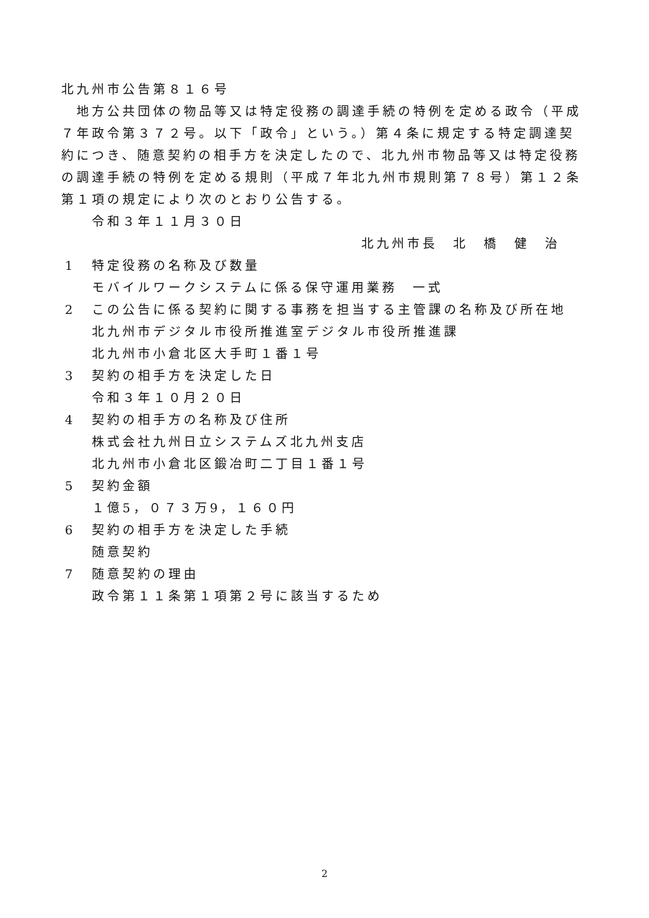北九州市公告第８１６号
　地方公共団体の物品等又は特定役務の調達手続の特例を定める政令（平成７年政令第３７２号。以下「政令」という。）第４条に規定する特定調達契約につき、随意契約の相手方を決定したので、北九州市物品等又は特定役務の調達手続の特例を定める規則（平成７年北九州市規則第７８号）第１２条第１項の規定により次のとおり公告する。
令和３年１１月３０日
北九州市長　北　橋　健　治
1 特定役務の名称及び数量
モバイルワークシステムに係る保守運用業務　一式
2 この公告に係る契約に関する事務を担当する主管課の名称及び所在地
北九州市デジタル市役所推進室デジタル市役所推進課
北九州市小倉北区大手町１番１号
3 契約の相手方を決定した日
令和３年１０月２０日
4 契約の相手方の名称及び住所
株式会社九州日立システムズ北九州支店
北九州市小倉北区鍛冶町二丁目１番１号
5 契約金額
１億5，０７３万9，１６０円
6 契約の相手方を決定した手続
随意契約
7 随意契約の理由
政令第１１条第１項第２号に該当するため
2